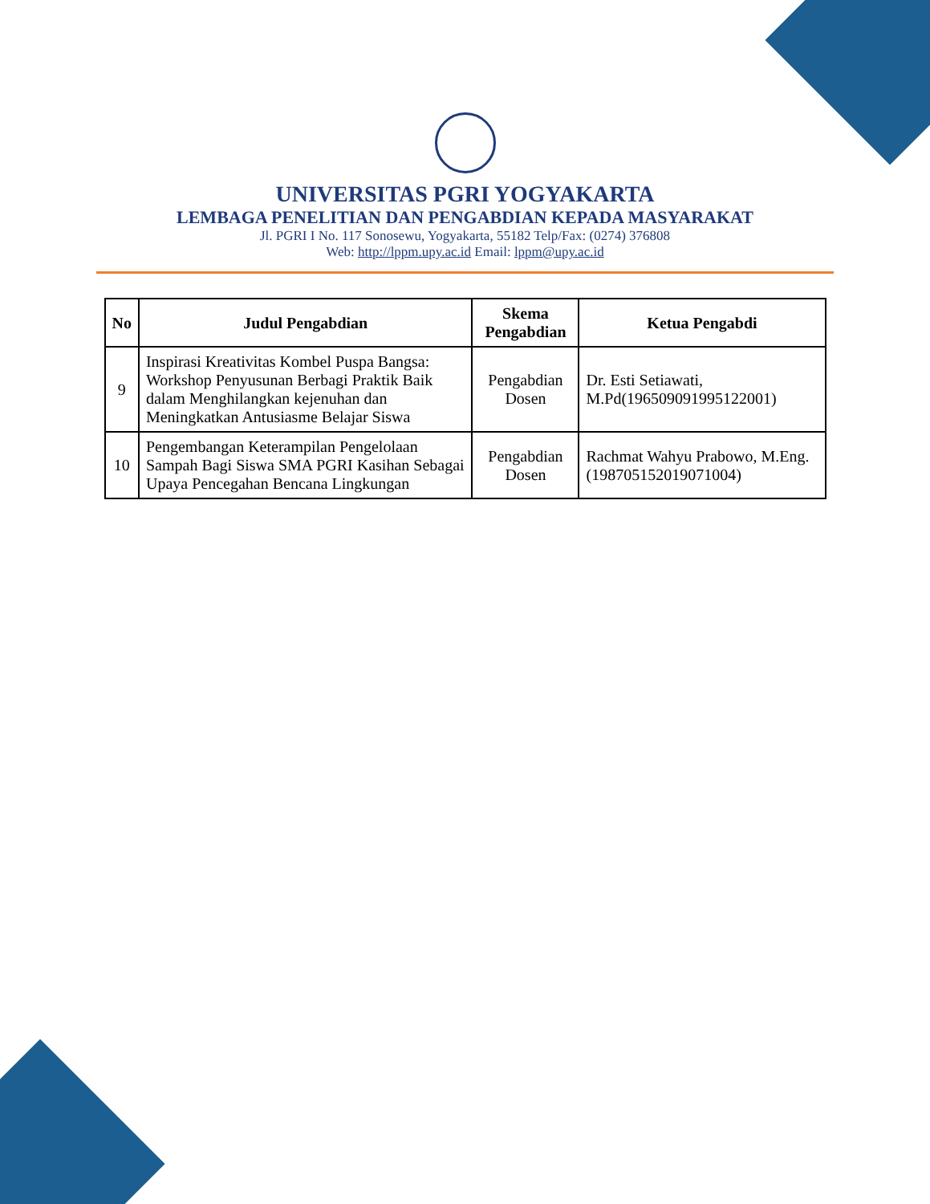UNIVERSITAS PGRI YOGYAKARTA
LEMBAGA PENELITIAN DAN PENGABDIAN KEPADA MASYARAKAT
Jl. PGRI I No. 117 Sonosewu, Yogyakarta, 55182 Telp/Fax: (0274) 376808
Web: http://lppm.upy.ac.id Email: lppm@upy.ac.id
| No | Judul Pengabdian | Skema Pengabdian | Ketua Pengabdi |
| --- | --- | --- | --- |
| 9 | Inspirasi Kreativitas Kombel Puspa Bangsa: Workshop Penyusunan Berbagi Praktik Baik dalam Menghilangkan kejenuhan dan Meningkatkan Antusiasme Belajar Siswa | Pengabdian Dosen | Dr. Esti Setiawati, M.Pd(196509091995122001) |
| 10 | Pengembangan Keterampilan Pengelolaan Sampah Bagi Siswa SMA PGRI Kasihan Sebagai Upaya Pencegahan Bencana Lingkungan | Pengabdian Dosen | Rachmat Wahyu Prabowo, M.Eng.(198705152019071004) |